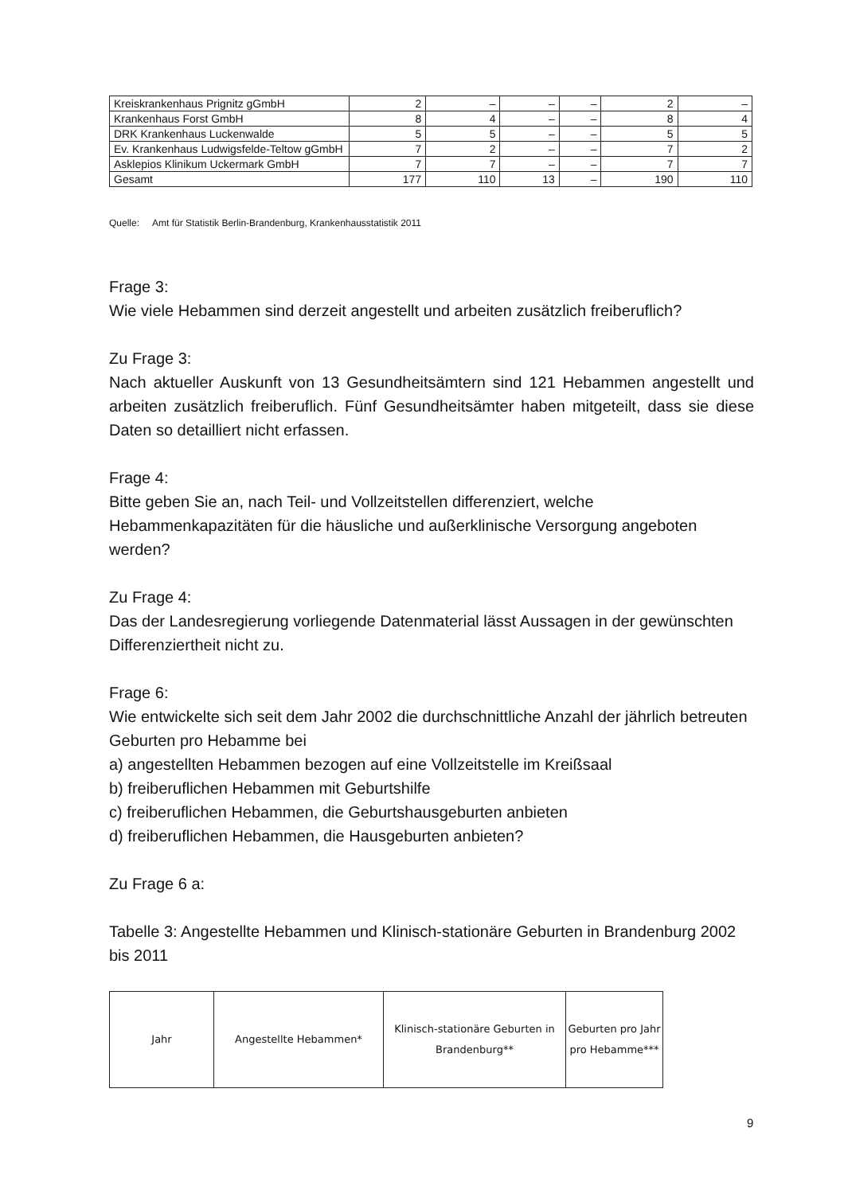| Kreiskrankenhaus Prignitz gGmbH | 2 | – | – | – | 2 | – |
| Krankenhaus Forst GmbH | 8 | 4 | – | – | 8 | 4 |
| DRK Krankenhaus Luckenwalde | 5 | 5 | – | – | 5 | 5 |
| Ev. Krankenhaus Ludwigsfelde-Teltow gGmbH | 7 | 2 | – | – | 7 | 2 |
| Asklepios Klinikum Uckermark GmbH | 7 | 7 | – | – | 7 | 7 |
| Gesamt | 177 | 110 | 13 | – | 190 | 110 |
Quelle: Amt für Statistik Berlin-Brandenburg, Krankenhausstatistik 2011
Frage 3:
Wie viele Hebammen sind derzeit angestellt und arbeiten zusätzlich freiberuflich?
Zu Frage 3:
Nach aktueller Auskunft von 13 Gesundheitsämtern sind 121 Hebammen angestellt und arbeiten zusätzlich freiberuflich. Fünf Gesundheitsämter haben mitgeteilt, dass sie diese Daten so detailliert nicht erfassen.
Frage 4:
Bitte geben Sie an, nach Teil- und Vollzeitstellen differenziert, welche Hebammenkapazitäten für die häusliche und außerklinische Versorgung angeboten werden?
Zu Frage 4:
Das der Landesregierung vorliegende Datenmaterial lässt Aussagen in der gewünschten Differenziertheit nicht zu.
Frage 6:
Wie entwickelte sich seit dem Jahr 2002 die durchschnittliche Anzahl der jährlich betreuten Geburten pro Hebamme bei
a) angestellten Hebammen bezogen auf eine Vollzeitstelle im Kreißsaal
b) freiberuflichen Hebammen mit Geburtshilfe
c) freiberuflichen Hebammen, die Geburtshausgeburten anbieten
d) freiberuflichen Hebammen, die Hausgeburten anbieten?
Zu Frage 6 a:
Tabelle 3: Angestellte Hebammen und Klinisch-stationäre Geburten in Brandenburg 2002 bis 2011
| Jahr | Angestellte Hebammen* | Klinisch-stationäre Geburten in Brandenburg** | Geburten pro Jahr pro Hebamme*** |
9